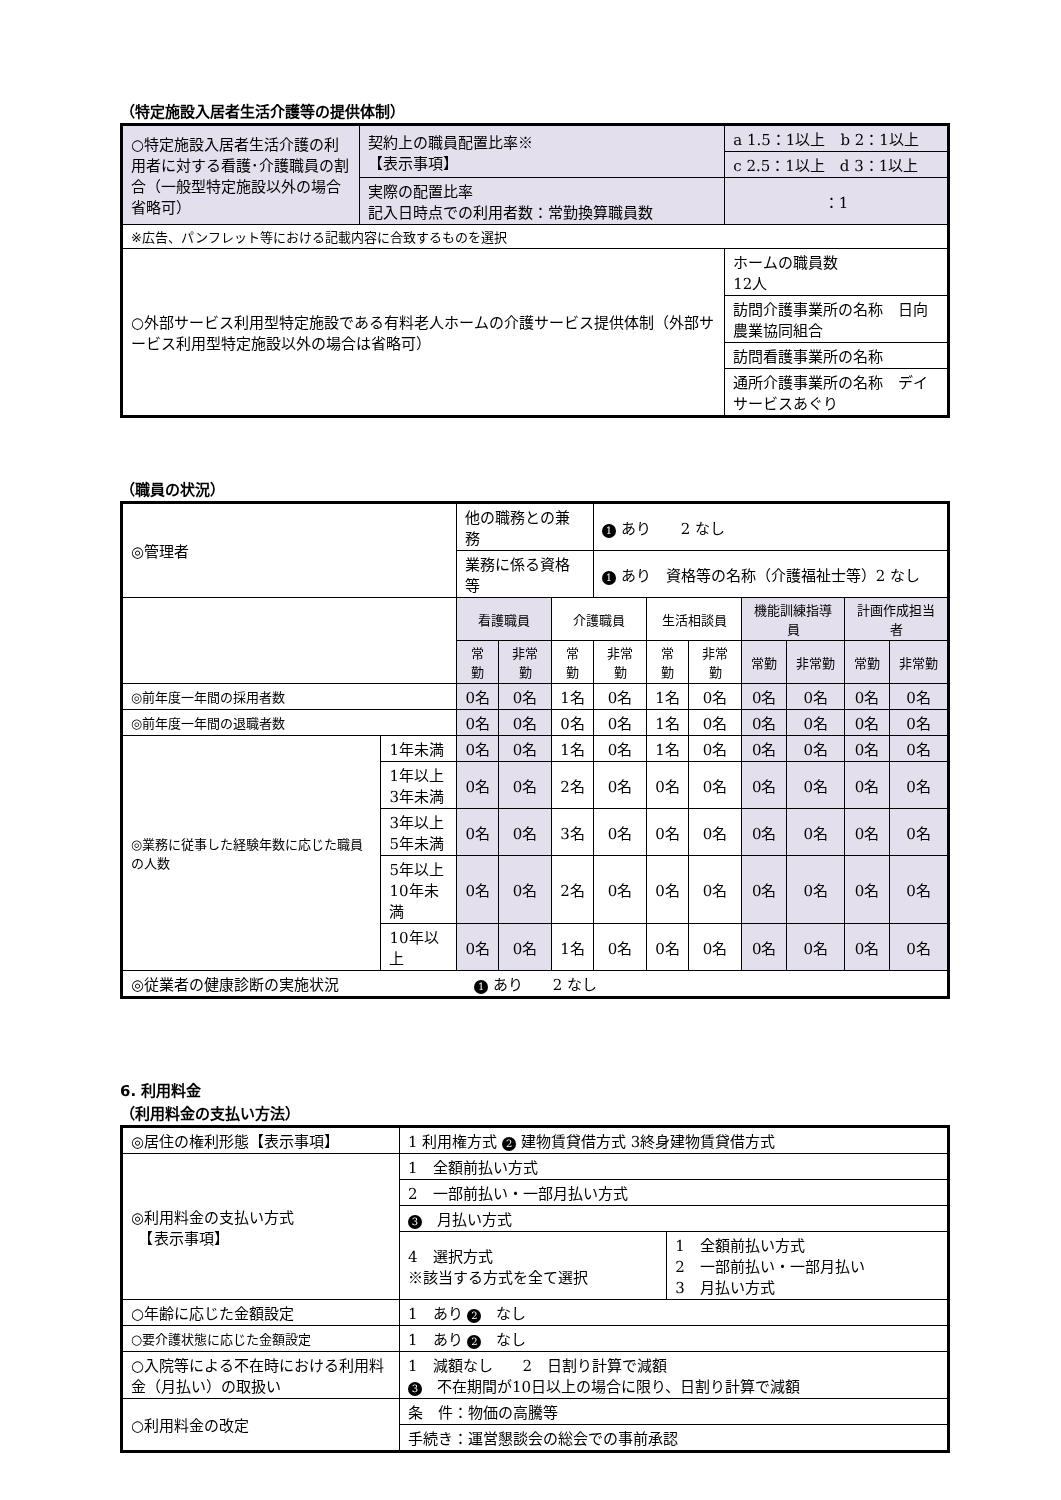（特定施設入居者生活介護等の提供体制）
| ○特定施設入居者生活介護の利用者に対する看護･介護職員の割合（一般型特定施設以外の場合省略可） | 契約上の職員配置比率※ 【表示事項】 | | a 1.5：1以上 b 2：1以上 | |
| | | | c 2.5：1以上 d 3：1以上 | |
| | 実際の配置比率 記入日時点での利用者数：常勤換算職員数 | | | ：1 |
| ※広告、パンフレット等における記載内容に合致するものを選択 | | | | |
| ○外部サービス利用型特定施設である有料老人ホームの介護サービス提供体制（外部サービス利用型特定施設以外の場合は省略可） | | ホームの職員数 12人 | | |
| | | 訪問介護事業所の名称 日向農業協同組合 | | |
| | | 訪問看護事業所の名称 | | |
| | | 通所介護事業所の名称 デイサービスあぐり | | |
（職員の状況）
| ◎管理者 | | 他の職務との兼務 | | | 1 あり 2 なし | | | | | | |
| | | 業務に係る資格等 | | | 1 あり 資格等の名称（介護福祉士等）2 なし | | | | | | |
| | | 看護職員 | | 介護職員 | | 生活相談員 | | 機能訓練指導員 | | 計画作成担当者 | |
| | | 常勤 | 非常勤 | 常勤 | 非常勤 | 常勤 | 非常勤 | 常勤 | 非常勤 | 常勤 | 非常勤 |
| ◎前年度一年間の採用者数 | | 0名 | 0名 | 1名 | 0名 | 1名 | 0名 | 0名 | 0名 | 0名 | 0名 |
| ◎前年度一年間の退職者数 | | 0名 | 0名 | 0名 | 0名 | 1名 | 0名 | 0名 | 0名 | 0名 | 0名 |
| ◎業務に従事した経験年数に応じた職員の人数 | 1年未満 | 0名 | 0名 | 1名 | 0名 | 1名 | 0名 | 0名 | 0名 | 0名 | 0名 |
| | 1年以上 3年未満 | 0名 | 0名 | 2名 | 0名 | 0名 | 0名 | 0名 | 0名 | 0名 | 0名 |
| | 3年以上 5年未満 | 0名 | 0名 | 3名 | 0名 | 0名 | 0名 | 0名 | 0名 | 0名 | 0名 |
| | 5年以上 10年未満 | 0名 | 0名 | 2名 | 0名 | 0名 | 0名 | 0名 | 0名 | 0名 | 0名 |
| | 10年以上 | 0名 | 0名 | 1名 | 0名 | 0名 | 0名 | 0名 | 0名 | 0名 | 0名 |
| ◎従業者の健康診断の実施状況 1 あり 2 なし | | | | | | | | | | | |
6. 利用料金
（利用料金の支払い方法）
| ◎居住の権利形態【表示事項】 | 1 利用権方式 2 建物賃貸借方式 3終身建物賃貸借方式 | |
| ◎利用料金の支払い方式 【表示事項】 | 1 全額前払い方式 | |
| | 2 一部前払い・一部月払い方式 | |
| | 3 月払い方式 | |
| | 4 選択方式 ※該当する方式を全て選択 | 1 全額前払い方式 2 一部前払い・一部月払い 3 月払い方式 |
| ○年齢に応じた金額設定 | 1 あり 2 なし | |
| ○要介護状態に応じた金額設定 | 1 あり 2 なし | |
| ○入院等による不在時における利用料金（月払い）の取扱い | 1 減額なし 2 日割り計算で減額 3 不在期間が10日以上の場合に限り、日割り計算で減額 | |
| ○利用料金の改定 | 条 件：物価の高騰等 | |
| | 手続き：運営懇談会の総会での事前承認 | |